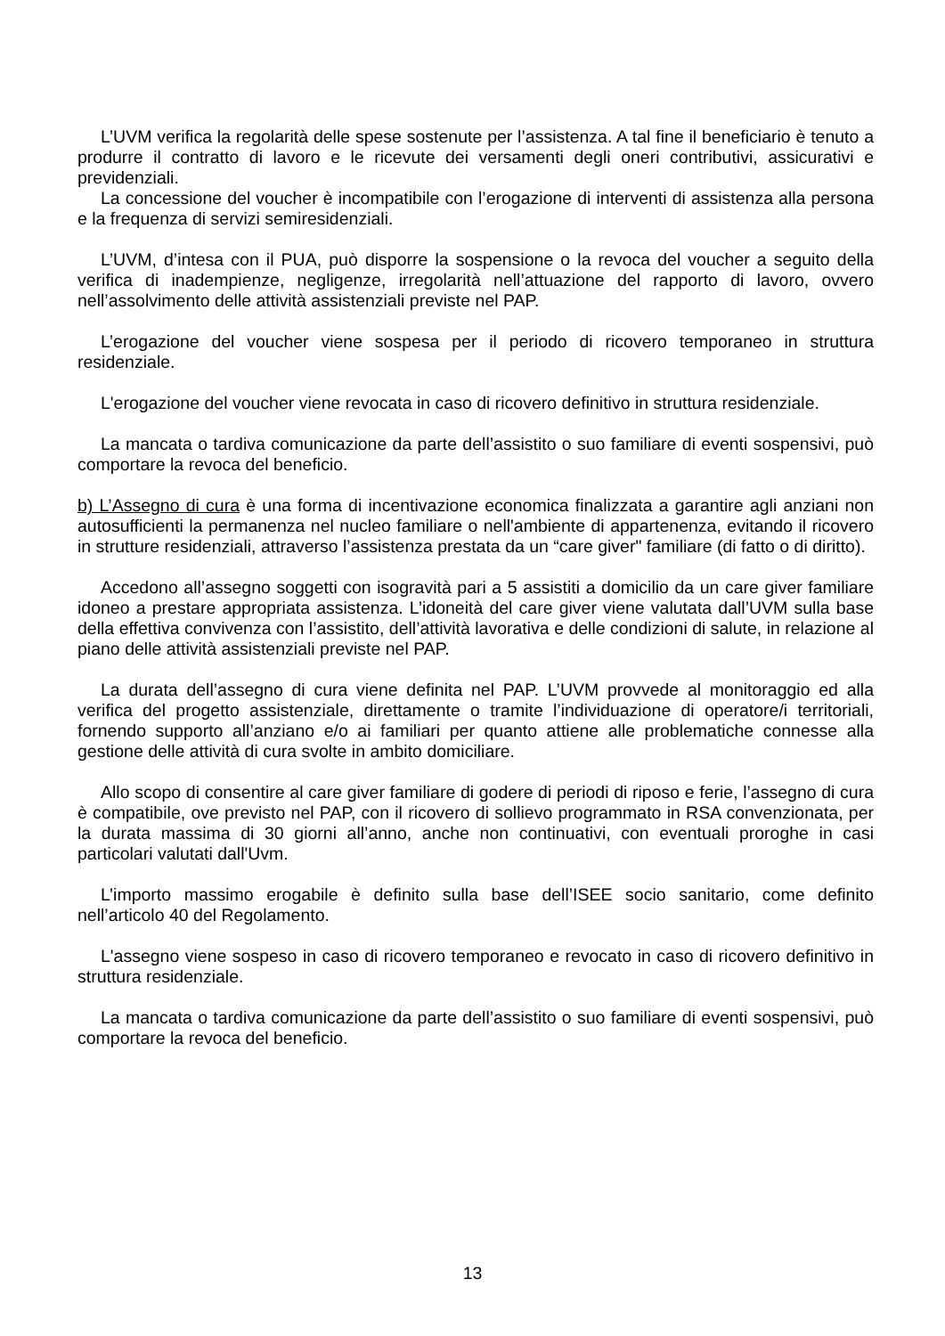L’UVM verifica la regolarità delle spese sostenute per l’assistenza. A tal fine il beneficiario è tenuto a produrre il contratto di lavoro e le ricevute dei versamenti degli oneri contributivi, assicurativi e previdenziali.
La concessione del voucher è incompatibile con l’erogazione di interventi di assistenza alla persona e la frequenza di servizi semiresidenziali.
L’UVM, d’intesa con il PUA, può disporre la sospensione o la revoca del voucher a seguito della verifica di inadempienze, negligenze, irregolarità nell’attuazione del rapporto di lavoro, ovvero nell’assolvimento delle attività assistenziali previste nel PAP.
L’erogazione del voucher viene sospesa per il periodo di ricovero temporaneo in struttura residenziale.
L'erogazione del voucher viene revocata in caso di ricovero definitivo in struttura residenziale.
La mancata o tardiva comunicazione da parte dell’assistito o suo familiare di eventi sospensivi, può comportare la revoca del beneficio.
b) L’Assegno di cura è una forma di incentivazione economica finalizzata a garantire agli anziani non autosufficienti la permanenza nel nucleo familiare o nell'ambiente di appartenenza, evitando il ricovero in strutture residenziali, attraverso l’assistenza prestata da un “care giver" familiare (di fatto o di diritto).
Accedono all’assegno soggetti con isogravità pari a 5 assistiti a domicilio da un care giver familiare idoneo a prestare appropriata assistenza. L’idoneità del care giver viene valutata dall’UVM sulla base della effettiva convivenza con l’assistito, dell’attività lavorativa e delle condizioni di salute, in relazione al piano delle attività assistenziali previste nel PAP.
La durata dell’assegno di cura viene definita nel PAP. L’UVM provvede al monitoraggio ed alla verifica del progetto assistenziale, direttamente o tramite l’individuazione di operatore/i territoriali, fornendo supporto all’anziano e/o ai familiari per quanto attiene alle problematiche connesse alla gestione delle attività di cura svolte in ambito domiciliare.
Allo scopo di consentire al care giver familiare di godere di periodi di riposo e ferie, l’assegno di cura è compatibile, ove previsto nel PAP, con il ricovero di sollievo programmato in RSA convenzionata, per la durata massima di 30 giorni all’anno, anche non continuativi, con eventuali proroghe in casi particolari valutati dall'Uvm.
L’importo massimo erogabile è definito sulla base dell’ISEE socio sanitario, come definito nell’articolo 40 del Regolamento.
L'assegno viene sospeso in caso di ricovero temporaneo e revocato in caso di ricovero definitivo in struttura residenziale.
La mancata o tardiva comunicazione da parte dell’assistito o suo familiare di eventi sospensivi, può comportare la revoca del beneficio.
13